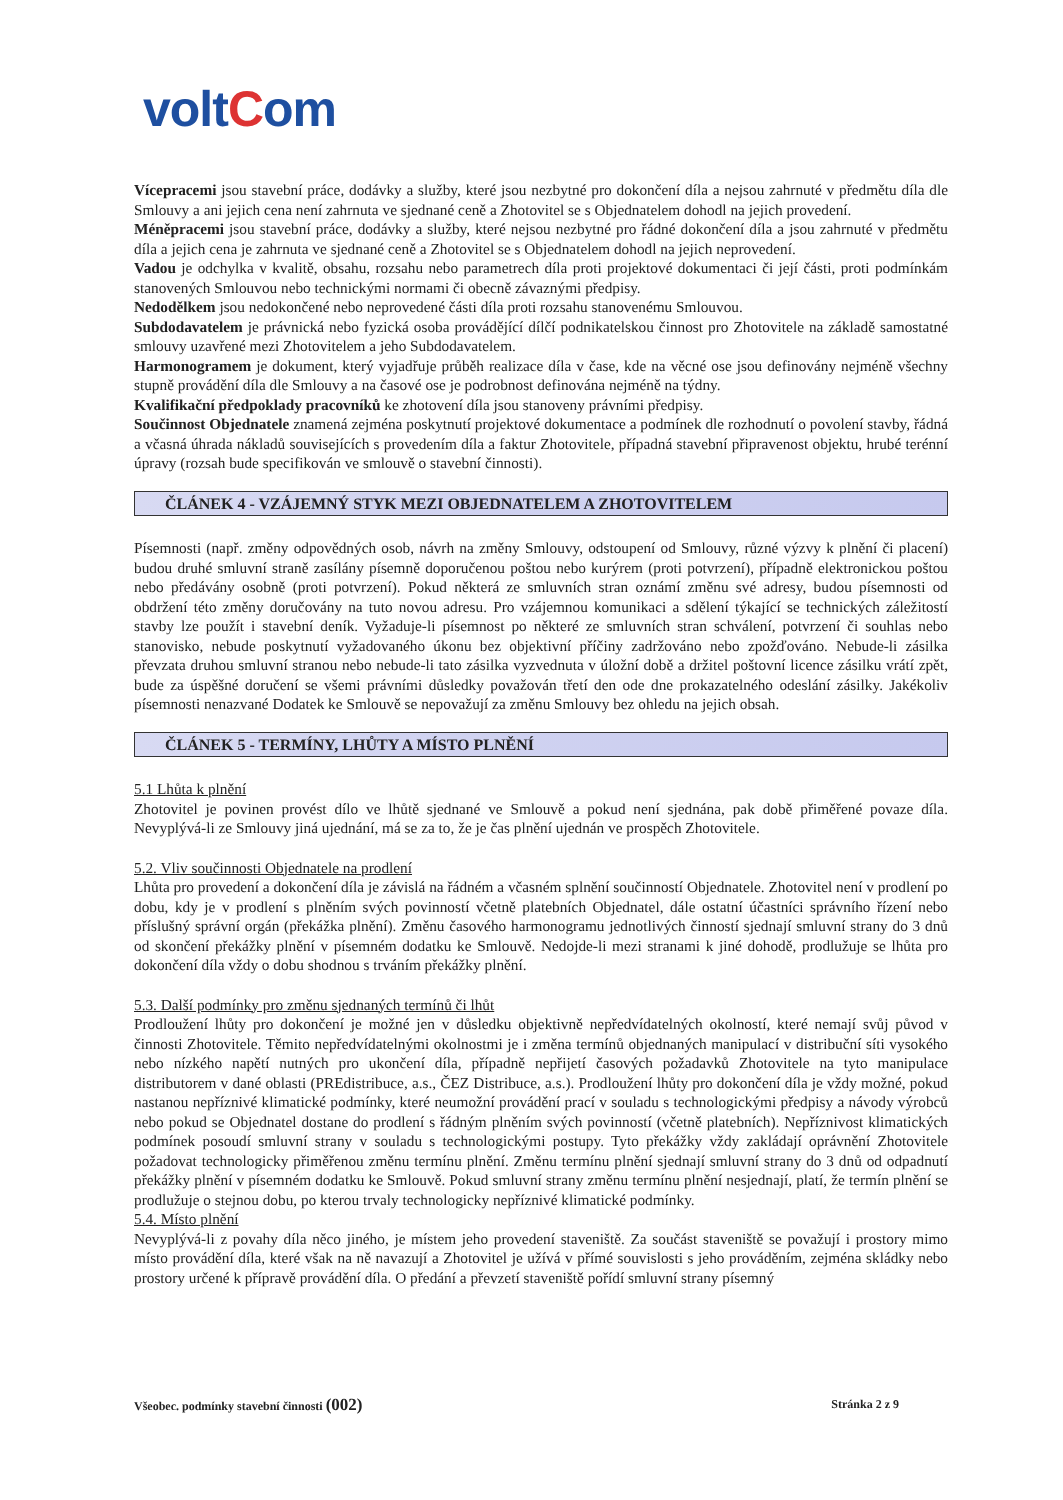voltCom
Vícepracemi jsou stavební práce, dodávky a služby, které jsou nezbytné pro dokončení díla a nejsou zahrnuté v předmětu díla dle Smlouvy a ani jejich cena není zahrnuta ve sjednané ceně a Zhotovitel se s Objednatelem dohodl na jejich provedení.
Méněpracemi jsou stavební práce, dodávky a služby, které nejsou nezbytné pro řádné dokončení díla a jsou zahrnuté v předmětu díla a jejich cena je zahrnuta ve sjednané ceně a Zhotovitel se s Objednatelem dohodl na jejich neprovedení.
Vadou je odchylka v kvalitě, obsahu, rozsahu nebo parametrech díla proti projektové dokumentaci či její části, proti podmínkám stanovených Smlouvou nebo technickými normami či obecně závaznými předpisy.
Nedodělkem jsou nedokončené nebo neprovedené části díla proti rozsahu stanovenému Smlouvou.
Subdodavatelem je právnická nebo fyzická osoba provádějící dílčí podnikatelskou činnost pro Zhotovitele na základě samostatné smlouvy uzavřené mezi Zhotovitelem a jeho Subdodavatelem.
Harmonogramem je dokument, který vyjadřuje průběh realizace díla v čase, kde na věcné ose jsou definovány nejméně všechny stupně provádění díla dle Smlouvy a na časové ose je podrobnost definována nejméně na týdny.
Kvalifikační předpoklady pracovníků ke zhotovení díla jsou stanoveny právními předpisy.
Součinnost Objednatele znamená zejména poskytnutí projektové dokumentace a podmínek dle rozhodnutí o povolení stavby, řádná a včasná úhrada nákladů souvisejících s provedením díla a faktur Zhotovitele, případná stavební připravenost objektu, hrubé terénní úpravy (rozsah bude specifikován ve smlouvě o stavební činnosti).
ČLÁNEK 4 - VZÁJEMNÝ STYK MEZI OBJEDNATELEM A ZHOTOVITELEM
Písemnosti (např. změny odpovědných osob, návrh na změny Smlouvy, odstoupení od Smlouvy, různé výzvy k plnění či placení) budou druhé smluvní straně zasílány písemně doporučenou poštou nebo kurýrem (proti potvrzení), případně elektronickou poštou nebo předávány osobně (proti potvrzení). Pokud některá ze smluvních stran oznámí změnu své adresy, budou písemnosti od obdržení této změny doručovány na tuto novou adresu. Pro vzájemnou komunikaci a sdělení týkající se technických záležitostí stavby lze použít i stavební deník. Vyžaduje-li písemnost po některé ze smluvních stran schválení, potvrzení či souhlas nebo stanovisko, nebude poskytnutí vyžadovaného úkonu bez objektivní příčiny zadržováno nebo zpožďováno. Nebude-li zásilka převzata druhou smluvní stranou nebo nebude-li tato zásilka vyzvednuta v úložní době a držitel poštovní licence zásilku vrátí zpět, bude za úspěšné doručení se všemi právními důsledky považován třetí den ode dne prokazatelného odeslání zásilky. Jakékoliv písemnosti nenazvané Dodatek ke Smlouvě se nepovažují za změnu Smlouvy bez ohledu na jejich obsah.
ČLÁNEK 5 - TERMÍNY, LHŮTY A MÍSTO PLNĚNÍ
5.1 Lhůta k plnění
Zhotovitel je povinen provést dílo ve lhůtě sjednané ve Smlouvě a pokud není sjednána, pak době přiměřené povaze díla. Nevyplývá-li ze Smlouvy jiná ujednání, má se za to, že je čas plnění ujednán ve prospěch Zhotovitele.
5.2. Vliv součinnosti Objednatele na prodlení
Lhůta pro provedení a dokončení díla je závislá na řádném a včasném splnění součinností Objednatele. Zhotovitel není v prodlení po dobu, kdy je v prodlení s plněním svých povinností včetně platebních Objednatel, dále ostatní účastníci správního řízení nebo příslušný správní orgán (překážka plnění). Změnu časového harmonogramu jednotlivých činností sjednají smluvní strany do 3 dnů od skončení překážky plnění v písemném dodatku ke Smlouvě. Nedojde-li mezi stranami k jiné dohodě, prodlužuje se lhůta pro dokončení díla vždy o dobu shodnou s trváním překážky plnění.
5.3. Další podmínky pro změnu sjednaných termínů či lhůt
Prodloužení lhůty pro dokončení je možné jen v důsledku objektivně nepředvídatelných okolností, které nemají svůj původ v činnosti Zhotovitele. Těmito nepředvídatelnými okolnostmi je i změna termínů objednaných manipulací v distribuční síti vysokého nebo nízkého napětí nutných pro ukončení díla, případně nepřijetí časových požadavků Zhotovitele na tyto manipulace distributorem v dané oblasti (PREdistribuce, a.s., ČEZ Distribuce, a.s.). Prodloužení lhůty pro dokončení díla je vždy možné, pokud nastanou nepříznivé klimatické podmínky, které neumožní provádění prací v souladu s technologickými předpisy a návody výrobců nebo pokud se Objednatel dostane do prodlení s řádným plněním svých povinností (včetně platebních). Nepříznivost klimatických podmínek posoudí smluvní strany v souladu s technologickými postupy. Tyto překážky vždy zakládají oprávnění Zhotovitele požadovat technologicky přiměřenou změnu termínu plnění. Změnu termínu plnění sjednají smluvní strany do 3 dnů od odpadnutí překážky plnění v písemném dodatku ke Smlouvě. Pokud smluvní strany změnu termínu plnění nesjednají, platí, že termín plnění se prodlužuje o stejnou dobu, po kterou trvaly technologicky nepříznivé klimatické podmínky.
5.4. Místo plnění
Nevyplývá-li z povahy díla něco jiného, je místem jeho provedení staveniště. Za součást staveniště se považují i prostory mimo místo provádění díla, které však na ně navazují a Zhotovitel je užívá v přímé souvislosti s jeho prováděním, zejména skládky nebo prostory určené k přípravě provádění díla. O předání a převzetí staveniště pořídí smluvní strany písemný
Všeobec. podmínky stavební činnosti (002) Stránka 2 z 9